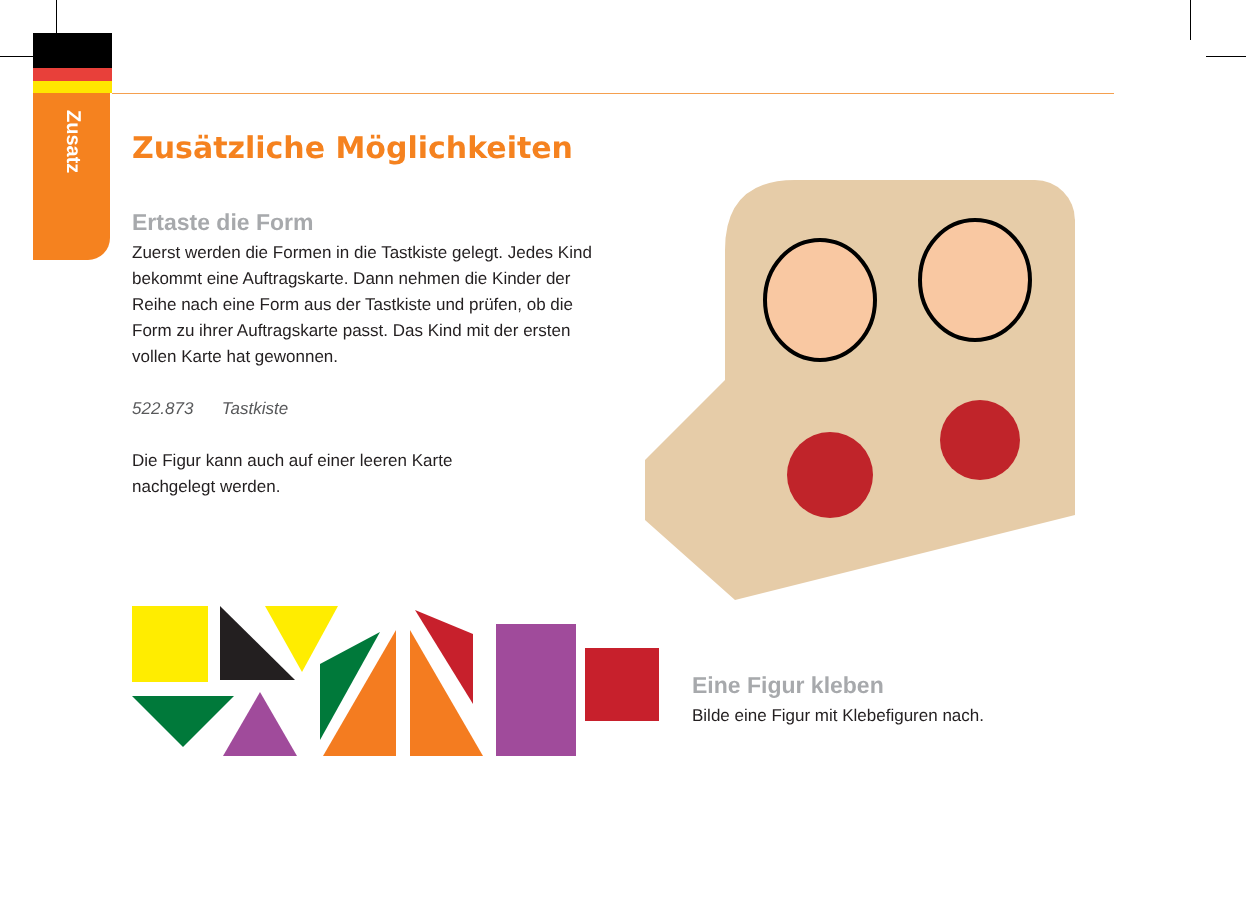Zusatz
Zusätzliche Möglichkeiten
Ertaste die Form
Zuerst werden die Formen in die Tastkiste gelegt. Jedes Kind bekommt eine Auftragskarte. Dann nehmen die Kinder der Reihe nach eine Form aus der Tastkiste und prüfen, ob die Form zu ihrer Auftragskarte passt. Das Kind mit der ersten vollen Karte hat gewonnen.
522.873 Tastkiste
Die Figur kann auch auf einer leeren Karte
nachgelegt werden.
Eine Figur kleben
Bilde eine Figur mit Klebefiguren nach.